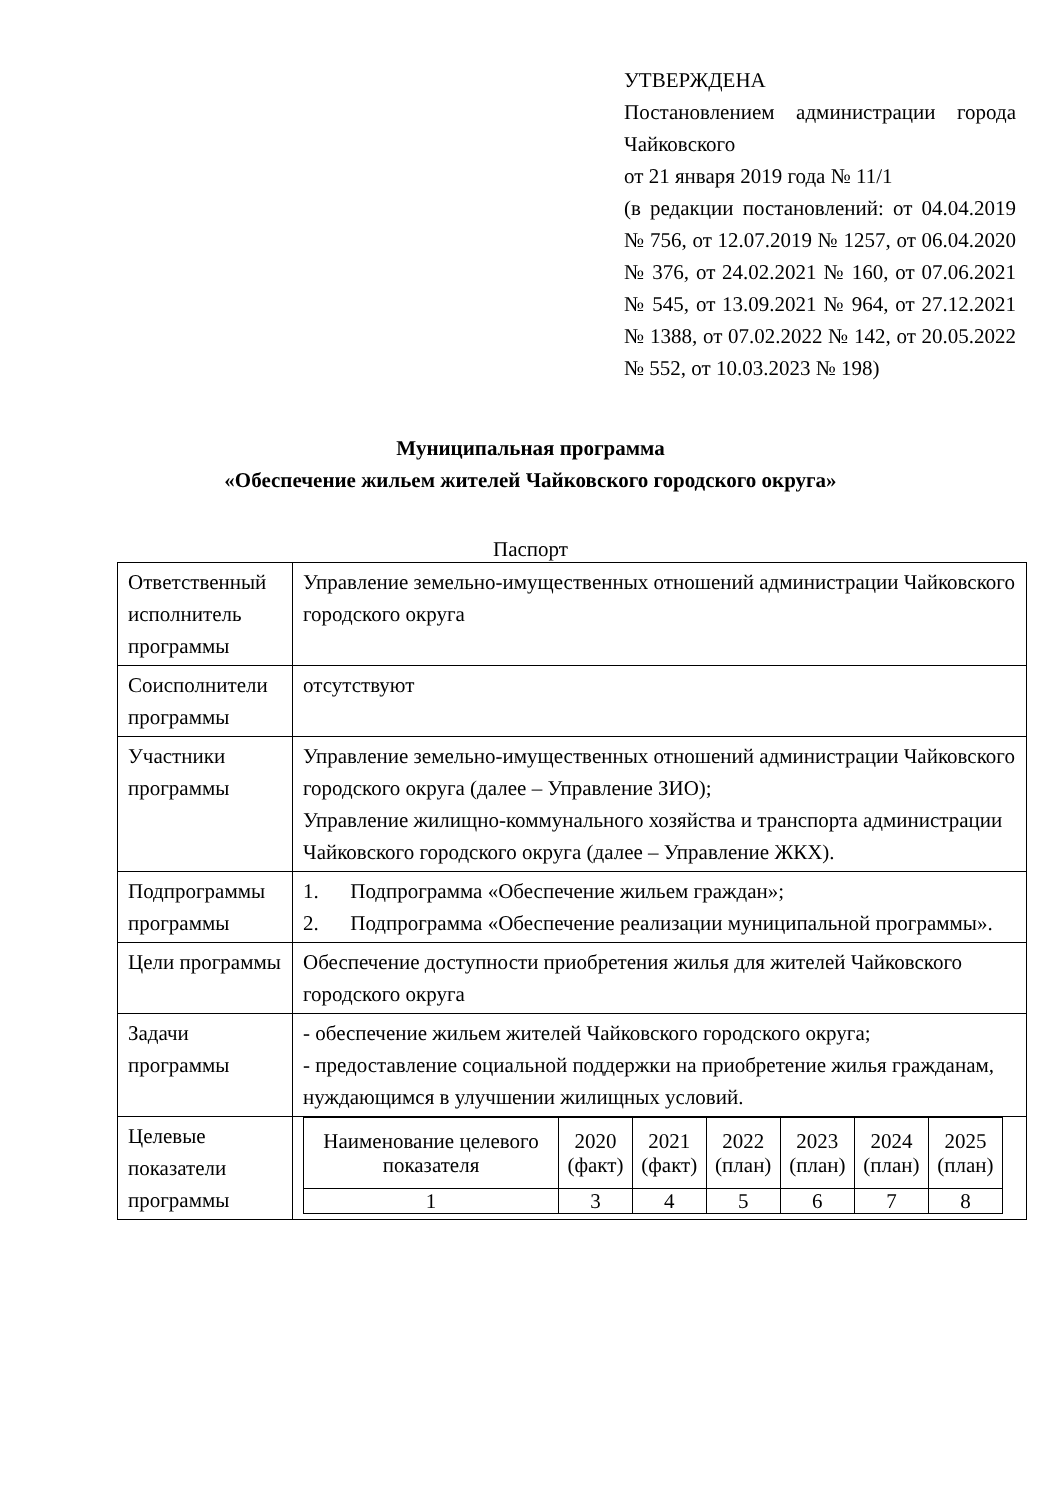УТВЕРЖДЕНА
Постановлением администрации города Чайковского
от 21 января 2019 года № 11/1
(в редакции постановлений: от 04.04.2019 № 756, от 12.07.2019 № 1257, от 06.04.2020 № 376, от 24.02.2021 № 160, от 07.06.2021 № 545, от 13.09.2021 № 964, от 27.12.2021 № 1388, от 07.02.2022 № 142, от 20.05.2022 № 552, от 10.03.2023 № 198)
Муниципальная программа
«Обеспечение жильем жителей Чайковского городского округа»
Паспорт
| Ответственный исполнитель программы | Управление земельно-имущественных отношений администрации Чайковского городского округа |
| Соисполнители программы | отсутствуют |
| Участники программы | Управление земельно-имущественных отношений администрации Чайковского городского округа (далее – Управление ЗИО); Управление жилищно-коммунального хозяйства и транспорта администрации Чайковского городского округа (далее – Управление ЖКХ). |
| Подпрограммы программы | 1. Подпрограмма «Обеспечение жильем граждан»; 2. Подпрограмма «Обеспечение реализации муниципальной программы». |
| Цели программы | Обеспечение доступности приобретения жилья для жителей Чайковского городского округа |
| Задачи программы | - обеспечение жильем жителей Чайковского городского округа; - предоставление социальной поддержки на приобретение жилья гражданам, нуждающимся в улучшении жилищных условий. |
| Целевые показатели программы | / Наименование целевого показателя / 2020 (факт) / 2021 (факт) / 2022 (план) / 2023 (план) / 2024 (план) / 2025 (план) / / 1 / 3 / 4 / 5 / 6 / 7 / 8 / |